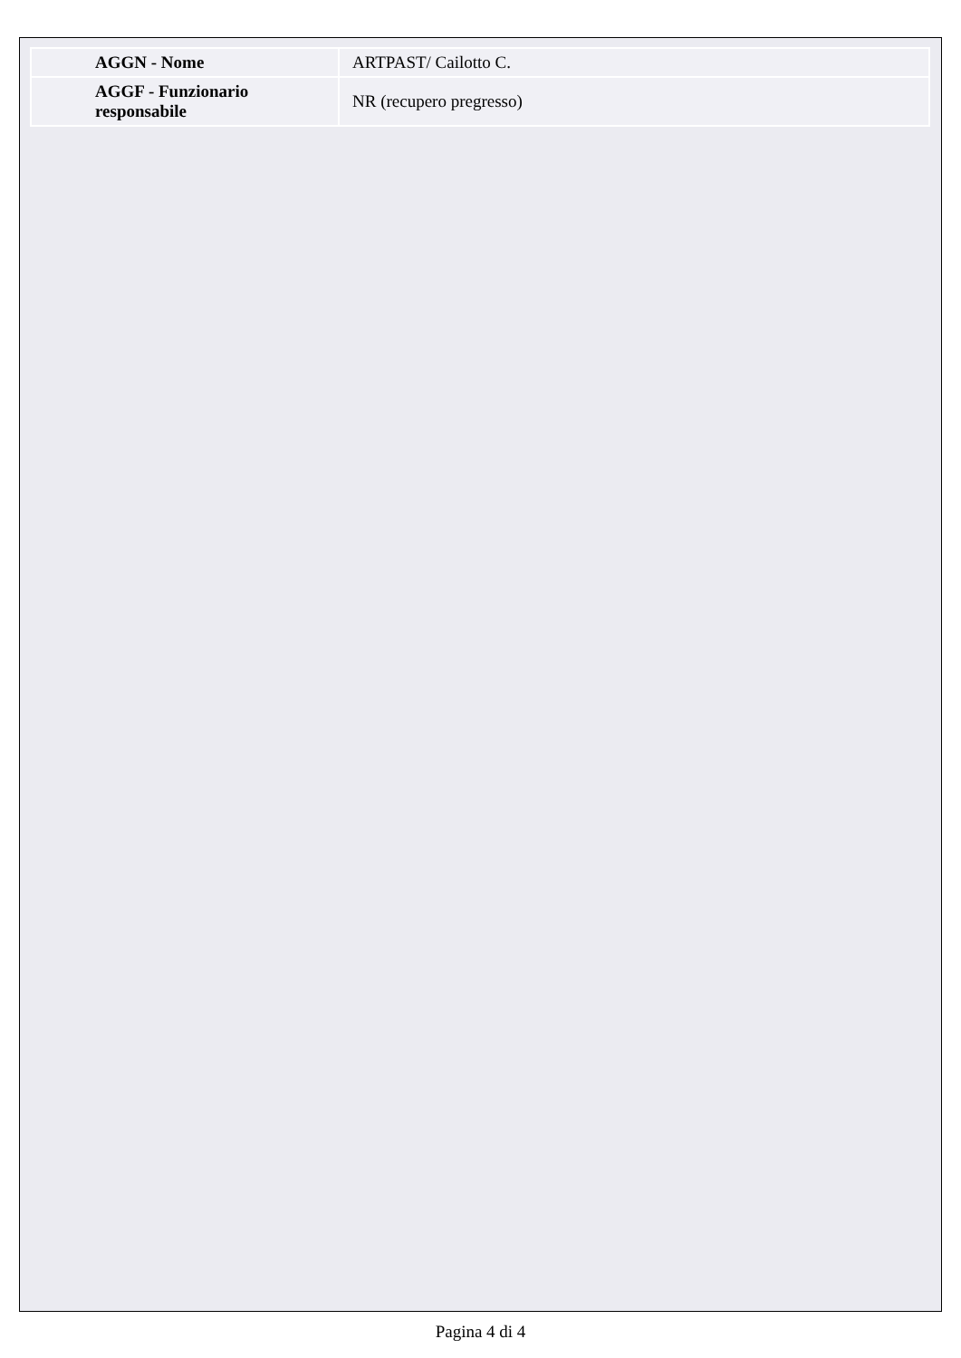| AGGN - Nome | ARTPAST/ Cailotto C. |
| AGGF - Funzionario responsabile | NR (recupero pregresso) |
Pagina 4 di 4